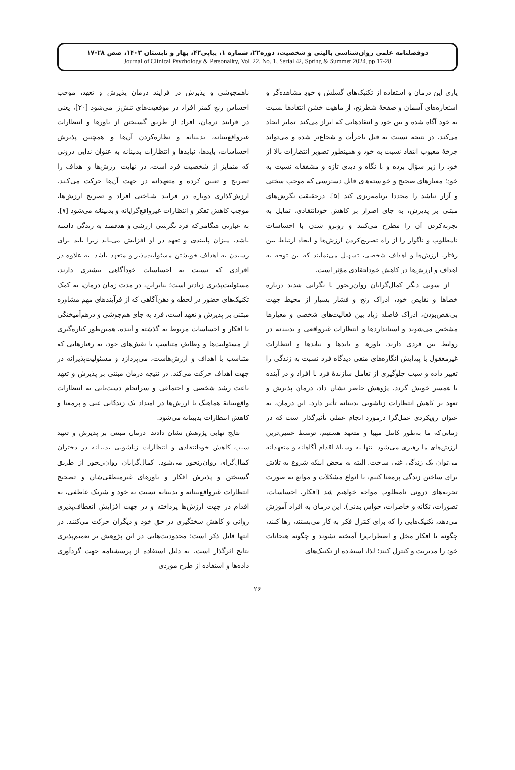دوفصلنامه علمی روان‌شناسی بالینی و شخصیت، دوره۲۲، شماره ۱، پیاپی۴۲، بهار و تابستان ۱۴۰۳، صص ۲۸-۱۷
Journal of Clinical Psychology & Personality, Vol. 22, No. 1, Serial 42, Spring & Summer 2024, pp 17-28
یاری این درمان و استفاده از تکنیک‌های گسلش و خودِ مشاهده‌گر و استعاره‌های آسمان و صفحهٔ شطرنج، از ماهیت خشن انتقادها نسبت به خود آگاه شده و بین خود و انتقادهایی که ابراز می‌کند، تمایز ایجاد می‌کند. در نتیجه نسبت به قبل باجرأت و شجاع‌تر شده و می‌تواند چرخهٔ معیوب انتقاد نسبت به خود و همینطور تصویر انتظارات بالا از خود را زیر سؤال برده و با نگاه و دیدی تازه و مشفقانه نسبت به خود؛ معیارهای صحیح و خواسته‌های قابل دسترسی که موجب سختی و آزار نباشد را مجددا برنامه‌ریزی کند [۵]. درحقیقت نگرش‌های مبتنی بر پذیرش، به جای اصرار بر کاهش خودانتقادی، تمایل به تجربه‌کردن آن را مطرح می‌کنند و روبرو شدن با احساسات نامطلوب و ناگوار را از راه تصریح‌کردن ارزش‌ها و ایجاد ارتباط بین رفتار، ارزش‌ها و اهداف شخصی، تسهیل می‌نمایند که این توجه به اهداف و ارزش‌ها در کاهش خودانتقادی مؤثر است.
از سویی دیگر کمال‌گرایان روان‌رنجور با نگرانی شدید درباره خطاها و نقایص خود، ادراک رنج و فشار بسیار از محیط جهت بی‌نقص‌بودن، ادراک فاصله زیاد بین فعالیت‌های شخصی و معیارها مشخص می‌شوند و استانداردها و انتظارات غیرواقعی و بدبینانه در روابط بین فردی دارند. باورها و بایدها و نبایدها و انتظارات غیرمعقول با پیدایش انگاره‌های منفی دیدگاه فرد نسبت به زندگی را تغییر داده و سبب جلوگیری از تعامل سازندهٔ فرد با افراد و در آینده با همسر خویش گردد. پژوهش حاضر نشان داد، درمان پذیرش و تعهد بر کاهش انتظارات زناشویی بدبینانه تأثیر دارد. این درمان، به عنوان رویکردی عمل‌گرا درمورد انجام عملی تأثیرگذار است که در زمانی‌که ما به‌طور کامل مهیا و متعهد هستیم، توسط عمیق‌ترین ارزش‌های ما رهبری می‌شود. تنها به وسیلهٔ اقدام آگاهانه و متعهدانه می‌توان یک زندگی غنی ساخت. البته به محض اینکه شروع به تلاش برای ساختن زندگی پرمعنا کنیم، با انواع مشکلات و موانع به صورت تجربه‌های درونی نامطلوب مواجه خواهیم شد (افکار، احساسات، تصورات، تکانه و خاطرات، حواس بدنی). این درمان به افراد آموزش می‌دهد، تکنیک‌هایی را که برای کنترل فکر به کار می‌بستند، رها کنند، چگونه با افکار مخل و اضطراب‌زا آمیخته نشوند و چگونه هیجانات خود را مدیریت و کنترل کنند؛ لذا، استفاده از تکنیک‌های
ناهمجوشی و پذیرش در فرایند درمان پذیرش و تعهد، موجب احساس رنج کمتر افراد در موقعیت‌های تنش‌زا می‌شود [۲۰]، یعنی در فرایند درمان، افراد از طریق گسیختن از باورها و انتظارات غیرواقع‌بینانه، بدبینانه و نظاره‌کردن آن‌ها و همچنین پذیرش احساسات، بایدها، نبایدها و انتظارات بدبینانه به عنوان ندایی درونی که متمایز از شخصیت فرد است، در نهایت ارزش‌ها و اهداف را تصریح و تعیین کرده و متعهدانه در جهت آن‌ها حرکت می‌کنند. ارزش‌گذاری دوباره در فرایند شناختی افراد و تصریح ارزش‌ها، موجب کاهش تفکر و انتظارات غیرواقع‌گرایانه و بدبینانه می‌شود [۷]. به عبارتی هنگامی‌که فرد نگرشی ارزشی و هدفمند به زندگی داشته باشد، میزان پایبندی و تعهد در او افزایش می‌یابد زیرا باید برای رسیدن به اهداف خویشتن مسئولیت‌پذیر و متعهد باشد. به علاوه در افرادی که نسبت به احساسات خودآگاهی بیشتری دارند، مسئولیت‌پذیری زیادتر است؛ بنابراین، در مدت زمان درمان، به کمک تکنیک‌های حضور در لحظه و ذهن‌آگاهی که از فرآیندهای مهم مشاوره مبتنی بر پذیرش و تعهد است، فرد به جای هم‌جوشی و درهم‌آمیختگی با افکار و احساسات مربوط به گذشته و آینده، همین‌طور کناره‌گیری از مسئولیت‌ها و وظایفِ متناسب با نقش‌های خود، به رفتارهایی که متناسب با اهداف و ارزش‌هاست، می‌پردازد و مسئولیت‌پذیرانه در جهت اهداف حرکت می‌کند. در نتیجه درمان مبتنی بر پذیرش و تعهد باعث رشد شخصی و اجتماعی و سرانجام دست‌یابی به انتظارات واقع‌بینانهٔ هماهنگ با ارزش‌ها در امتداد یک زندگانی غنی و پرمعنا و کاهش انتظارات بدبینانه می‌شود.
نتایج نهایی پژوهش نشان دادند، درمان مبتنی بر پذیرش و تعهد سبب کاهش خودانتقادی و انتظارات زناشویی بدبینانه در دختران کمال‌گرای روان‌رنجور می‌شود. کمال‌گرایان روان‌رنجور از طریق گسیختن و پذیرش افکار و باورهای غیرمنطقی‌شان و تصحیح انتظارات غیرواقع‌بینانه و بدبینانه نسبت به خود و شریک عاطفی، به اقدام در جهت ارزش‌ها پرداخته و در جهت افزایش انعطاف‌پذیری روانی و کاهش سختگیری در حق خود و دیگران حرکت می‌کنند. در انتها قابل ذکر است؛ محدودیت‌هایی در این پژوهش بر تعمیم‌پذیری نتایج اثرگذار است. به دلیل استفاده از پرسشنامه جهت گردآوری داده‌ها و استفاده از طرح موردی
۲۶